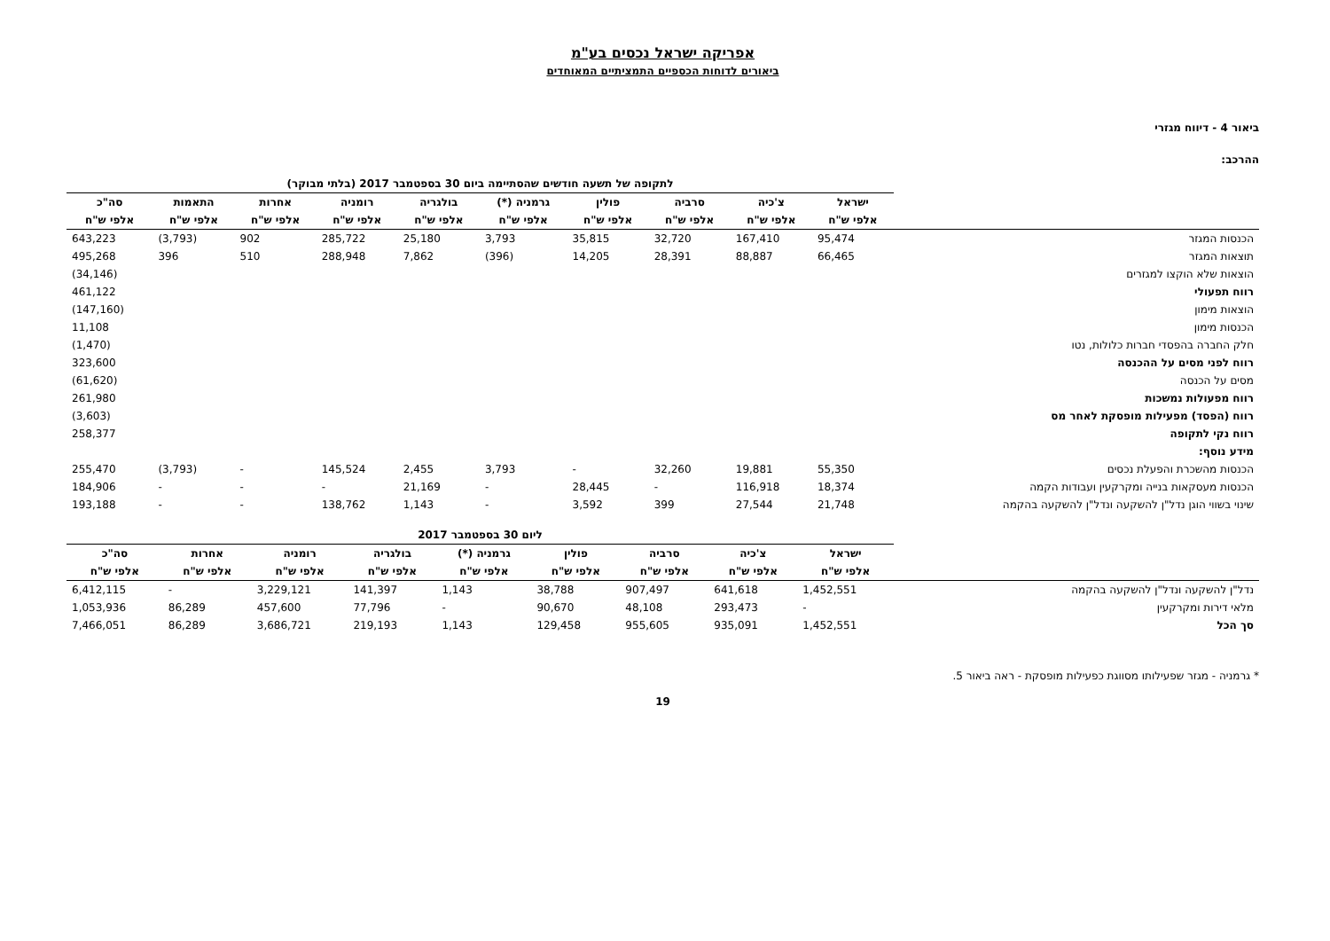אפריקה ישראל נכסים בע"מ
ביאורים לדוחות הכספיים התמציתיים המאוחדים
ביאור 4 - דיווח מגזרי
ההרכב:
| | לתקופה של תשעה חודשים שהסתיימה ביום 30 בספטמבר 2017 (בלתי מבוקר) | | | | | | | | | |
| | ישראל | צ'כיה | סרביה | פולין | גרמניה (*) | בולגריה | רומניה | אחרות | התאמות | סה"כ |
| | אלפי ש"ח | אלפי ש"ח | אלפי ש"ח | אלפי ש"ח | אלפי ש"ח | אלפי ש"ח | אלפי ש"ח | אלפי ש"ח | אלפי ש"ח | אלפי ש"ח |
| הכנסות המגזר | 95,474 | 167,410 | 32,720 | 35,815 | 3,793 | 25,180 | 285,722 | 902 | (3,793) | 643,223 |
| תוצאות המגזר | 66,465 | 88,887 | 28,391 | 14,205 | (396) | 7,862 | 288,948 | 510 | 396 | 495,268 |
| הוצאות שלא הוקצו למגזרים | | | | | | | | | | (34,146) |
| רווח תפעולי | | | | | | | | | | 461,122 |
| הוצאות מימון | | | | | | | | | | (147,160) |
| הכנסות מימון | | | | | | | | | | 11,108 |
| חלק החברה בהפסדי חברות כלולות, נטו | | | | | | | | | | (1,470) |
| רווח לפני מסים על ההכנסה | | | | | | | | | | 323,600 |
| מסים על הכנסה | | | | | | | | | | (61,620) |
| רווח מפעולות נמשכות | | | | | | | | | | 261,980 |
| רווח (הפסד) מפעילות מופסקת לאחר מס | | | | | | | | | | (3,603) |
| רווח נקי לתקופה | | | | | | | | | | 258,377 |
| מידע נוסף: | | | | | | | | | | |
| הכנסות מהשכרת והפעלת נכסים | 55,350 | 19,881 | 32,260 | - | 3,793 | 2,455 | 145,524 | - | (3,793) | 255,470 |
| הכנסות מעסקאות בנייה ומקרקעין ועבודות הקמה | 18,374 | 116,918 | - | 28,445 | - | 21,169 | - | - | - | 184,906 |
| שינוי בשווי הוגן נדל"ן להשקעה ונדל"ן להשקעה בהקמה | 21,748 | 27,544 | 399 | 3,592 | - | 1,143 | 138,762 | - | - | 193,188 |
| | ליום 30 בספטמבר 2017 | | | | | | | | |
| | ישראל | צ'כיה | סרביה | פולין | גרמניה (*) | בולגריה | רומניה | אחרות | סה"כ |
| | אלפי ש"ח | אלפי ש"ח | אלפי ש"ח | אלפי ש"ח | אלפי ש"ח | אלפי ש"ח | אלפי ש"ח | אלפי ש"ח | אלפי ש"ח |
| נדל"ן להשקעה ונדל"ן להשקעה בהקמה | 1,452,551 | 641,618 | 907,497 | 38,788 | 1,143 | 141,397 | 3,229,121 | - | 6,412,115 |
| מלאי דירות ומקרקעין | - | 293,473 | 48,108 | 90,670 | - | 77,796 | 457,600 | 86,289 | 1,053,936 |
| סך הכל | 1,452,551 | 935,091 | 955,605 | 129,458 | 1,143 | 219,193 | 3,686,721 | 86,289 | 7,466,051 |
* גרמניה - מגזר שפעילותו מסווגת כפעילות מופסקת - ראה ביאור 5.
19